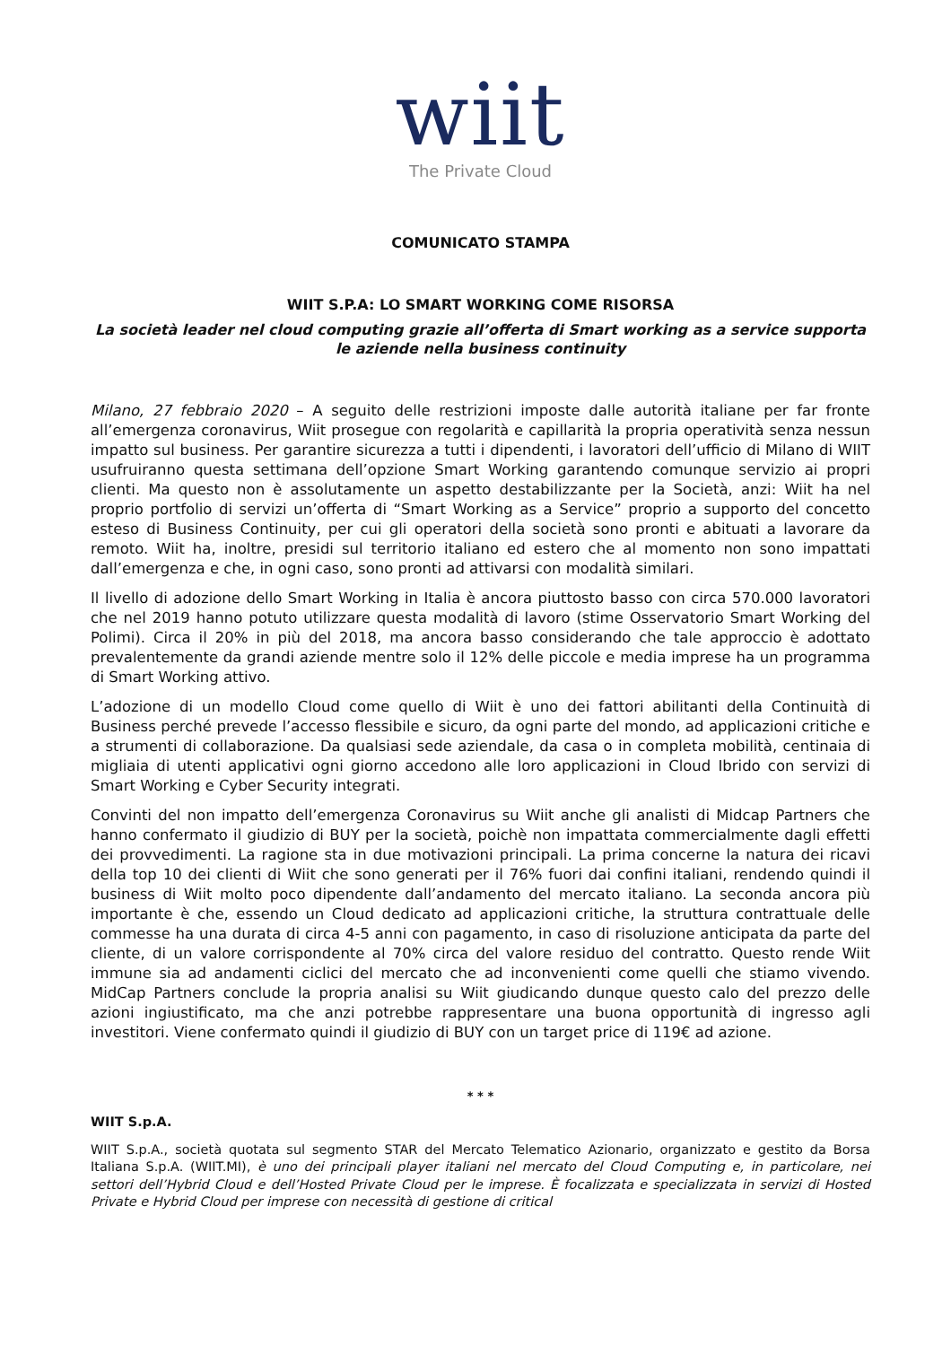wiit
The Private Cloud
COMUNICATO STAMPA
WIIT S.P.A: LO SMART WORKING COME RISORSA
La società leader nel cloud computing grazie all’offerta di Smart working as a service supporta le aziende nella business continuity
Milano, 27 febbraio 2020 – A seguito delle restrizioni imposte dalle autorità italiane per far fronte all’emergenza coronavirus, Wiit prosegue con regolarità e capillarità la propria operatività senza nessun impatto sul business. Per garantire sicurezza a tutti i dipendenti, i lavoratori dell’ufficio di Milano di WIIT usufruiranno questa settimana dell’opzione Smart Working garantendo comunque servizio ai propri clienti. Ma questo non è assolutamente un aspetto destabilizzante per la Società, anzi: Wiit ha nel proprio portfolio di servizi un’offerta di “Smart Working as a Service” proprio a supporto del concetto esteso di Business Continuity, per cui gli operatori della società sono pronti e abituati a lavorare da remoto. Wiit ha, inoltre, presidi sul territorio italiano ed estero che al momento non sono impattati dall’emergenza e che, in ogni caso, sono pronti ad attivarsi con modalità similari.
Il livello di adozione dello Smart Working in Italia è ancora piuttosto basso con circa 570.000 lavoratori che nel 2019 hanno potuto utilizzare questa modalità di lavoro (stime Osservatorio Smart Working del Polimi). Circa il 20% in più del 2018, ma ancora basso considerando che tale approccio è adottato prevalentemente da grandi aziende mentre solo il 12% delle piccole e media imprese ha un programma di Smart Working attivo.
L’adozione di un modello Cloud come quello di Wiit è uno dei fattori abilitanti della Continuità di Business perché prevede l’accesso flessibile e sicuro, da ogni parte del mondo, ad applicazioni critiche e a strumenti di collaborazione. Da qualsiasi sede aziendale, da casa o in completa mobilità, centinaia di migliaia di utenti applicativi ogni giorno accedono alle loro applicazioni in Cloud Ibrido con servizi di Smart Working e Cyber Security integrati.
Convinti del non impatto dell’emergenza Coronavirus su Wiit anche gli analisti di Midcap Partners che hanno confermato il giudizio di BUY per la società, poichè non impattata commercialmente dagli effetti dei provvedimenti. La ragione sta in due motivazioni principali. La prima concerne la natura dei ricavi della top 10 dei clienti di Wiit che sono generati per il 76% fuori dai confini italiani, rendendo quindi il business di Wiit molto poco dipendente dall’andamento del mercato italiano. La seconda ancora più importante è che, essendo un Cloud dedicato ad applicazioni critiche, la struttura contrattuale delle commesse ha una durata di circa 4-5 anni con pagamento, in caso di risoluzione anticipata da parte del cliente, di un valore corrispondente al 70% circa del valore residuo del contratto. Questo rende Wiit immune sia ad andamenti ciclici del mercato che ad inconvenienti come quelli che stiamo vivendo. MidCap Partners conclude la propria analisi su Wiit giudicando dunque questo calo del prezzo delle azioni ingiustificato, ma che anzi potrebbe rappresentare una buona opportunità di ingresso agli investitori. Viene confermato quindi il giudizio di BUY con un target price di 119€ ad azione.
* * *
WIIT S.p.A.
WIIT S.p.A., società quotata sul segmento STAR del Mercato Telematico Azionario, organizzato e gestito da Borsa Italiana S.p.A. (WIIT.MI), è uno dei principali player italiani nel mercato del Cloud Computing e, in particolare, nei settori dell’Hybrid Cloud e dell’Hosted Private Cloud per le imprese. È focalizzata e specializzata in servizi di Hosted Private e Hybrid Cloud per imprese con necessità di gestione di critical